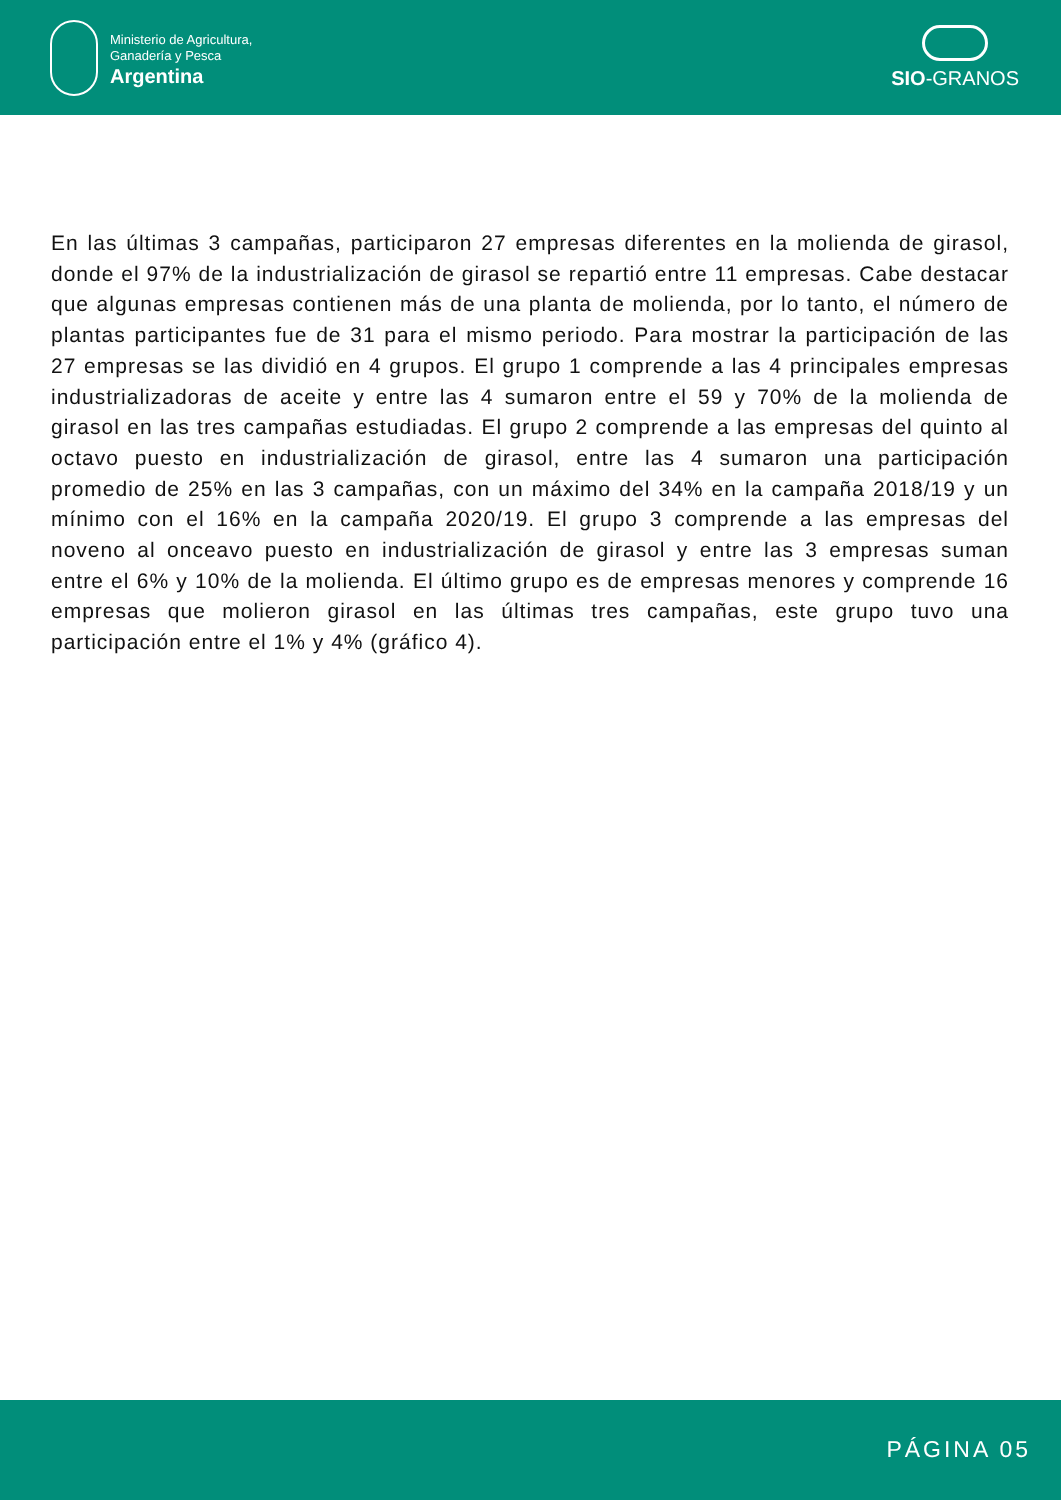Ministerio de Agricultura,
Ganadería y Pesca
Argentina
SIO-GRANOS
En las últimas 3 campañas, participaron 27 empresas diferentes en la molienda de girasol, donde el 97% de la industrialización de girasol se repartió entre 11 empresas. Cabe destacar que algunas empresas contienen más de una planta de molienda, por lo tanto, el número de plantas participantes fue de 31 para el mismo periodo. Para mostrar la participación de las 27 empresas se las dividió en 4 grupos. El grupo 1 comprende a las 4 principales empresas industrializadoras de aceite y entre las 4 sumaron entre el 59 y 70% de la molienda de girasol en las tres campañas estudiadas. El grupo 2 comprende a las empresas del quinto al octavo puesto en industrialización de girasol, entre las 4 sumaron una participación promedio de 25% en las 3 campañas, con un máximo del 34% en la campaña 2018/19 y un mínimo con el 16% en la campaña 2020/19. El grupo 3 comprende a las empresas del noveno al onceavo puesto en industrialización de girasol y entre las 3 empresas suman entre el 6% y 10% de la molienda. El último grupo es de empresas menores y comprende 16 empresas que molieron girasol en las últimas tres campañas, este grupo tuvo una participación entre el 1% y 4% (gráfico 4).
PÁGINA 05